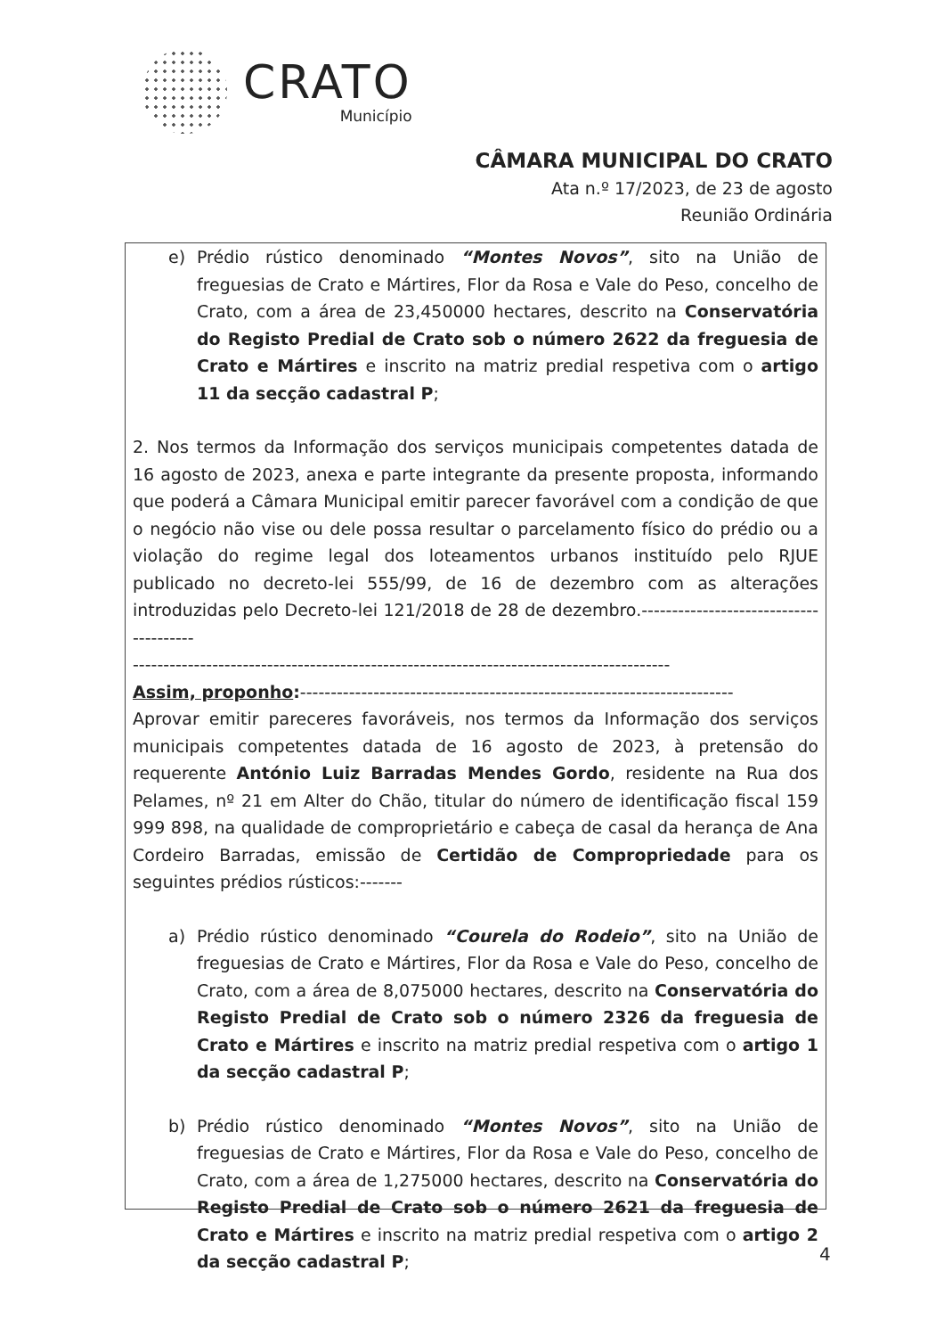CRATO
Município
CÂMARA MUNICIPAL DO CRATO
Ata n.º 17/2023, de 23 de agosto
Reunião Ordinária
e) Prédio rústico denominado “Montes Novos”, sito na União de freguesias de Crato e Mártires, Flor da Rosa e Vale do Peso, concelho de Crato, com a área de 23,450000 hectares, descrito na Conservatória do Registo Predial de Crato sob o número 2622 da freguesia de Crato e Mártires e inscrito na matriz predial respetiva com o artigo 11 da secção cadastral P;
2. Nos termos da Informação dos serviços municipais competentes datada de 16 agosto de 2023, anexa e parte integrante da presente proposta, informando que poderá a Câmara Municipal emitir parecer favorável com a condição de que o negócio não vise ou dele possa resultar o parcelamento físico do prédio ou a violação do regime legal dos loteamentos urbanos instituído pelo RJUE publicado no decreto-lei 555/99, de 16 de dezembro com as alterações introduzidas pelo Decreto-lei 121/2018 de 28 de dezembro.---------------------------------------
----------------------------------------------------------------------------------------
Assim, proponho:-----------------------------------------------------------------------
Aprovar emitir pareceres favoráveis, nos termos da Informação dos serviços municipais competentes datada de 16 agosto de 2023, à pretensão do requerente António Luiz Barradas Mendes Gordo, residente na Rua dos Pelames, nº 21 em Alter do Chão, titular do número de identificação fiscal 159 999 898, na qualidade de comproprietário e cabeça de casal da herança de Ana Cordeiro Barradas, emissão de Certidão de Compropriedade para os seguintes prédios rústicos:-------
a) Prédio rústico denominado “Courela do Rodeio”, sito na União de freguesias de Crato e Mártires, Flor da Rosa e Vale do Peso, concelho de Crato, com a área de 8,075000 hectares, descrito na Conservatória do Registo Predial de Crato sob o número 2326 da freguesia de Crato e Mártires e inscrito na matriz predial respetiva com o artigo 1 da secção cadastral P;
b) Prédio rústico denominado “Montes Novos”, sito na União de freguesias de Crato e Mártires, Flor da Rosa e Vale do Peso, concelho de Crato, com a área de 1,275000 hectares, descrito na Conservatória do Registo Predial de Crato sob o número 2621 da freguesia de Crato e Mártires e inscrito na matriz predial respetiva com o artigo 2 da secção cadastral P;
4